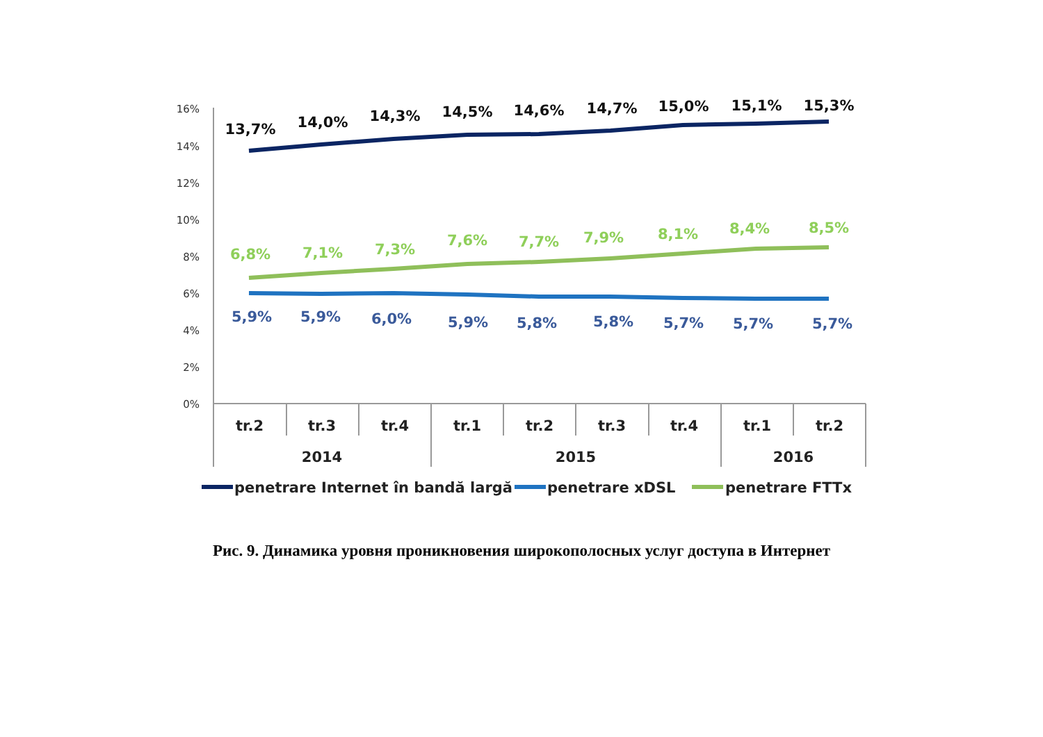16%
14%
12%
10%
8%
6%
4%
2%
0%
13,7%
14,0%
14,3%
14,5%
14,6%
14,7%
15,0%
15,1%
15,3%
6,8%
7,1%
7,3%
7,6%
7,7%
7,9%
8,1%
8,4%
8,5%
5,9%
5,9%
6,0%
5,9%
5,8%
5,8%
5,7%
5,7%
5,7%
tr.2
tr.3
tr.4
tr.1
tr.2
tr.3
tr.4
tr.1
tr.2
2014
2015
2016
penetrare Internet în bandă largă
penetrare xDSL
penetrare FTTx
Рис. 9. Динамика уровня проникновения широкополосных услуг доступа в Интернет